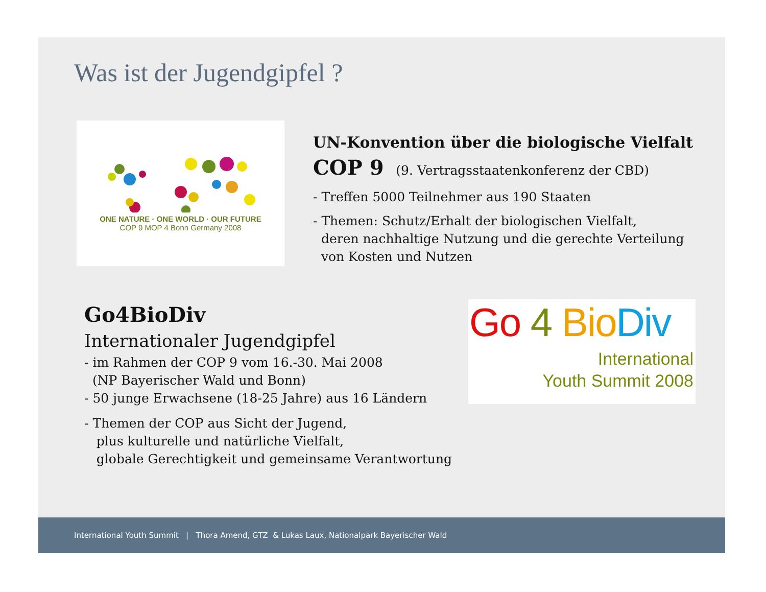Was ist der Jugendgipfel ?
ONE NATURE · ONE WORLD · OUR FUTURE
COP 9 MOP 4 Bonn Germany 2008
UN-Konvention über die biologische Vielfalt
COP 9 (9. Vertragsstaatenkonferenz der CBD)
- Treffen 5000 Teilnehmer aus 190 Staaten
- Themen: Schutz/Erhalt der biologischen Vielfalt,
deren nachhaltige Nutzung und die gerechte Verteilung
von Kosten und Nutzen
Go4BioDiv
Internationaler Jugendgipfel
- im Rahmen der COP 9 vom 16.-30. Mai 2008
(NP Bayerischer Wald und Bonn)
- 50 junge Erwachsene (18-25 Jahre) aus 16 Ländern
- Themen der COP aus Sicht der Jugend,
plus kulturelle und natürliche Vielfalt,
globale Gerechtigkeit und gemeinsame Verantwortung
Go 4 Bio Div
International
Youth Summit 2008
International Youth Summit | Thora Amend, GTZ & Lukas Laux, Nationalpark Bayerischer Wald